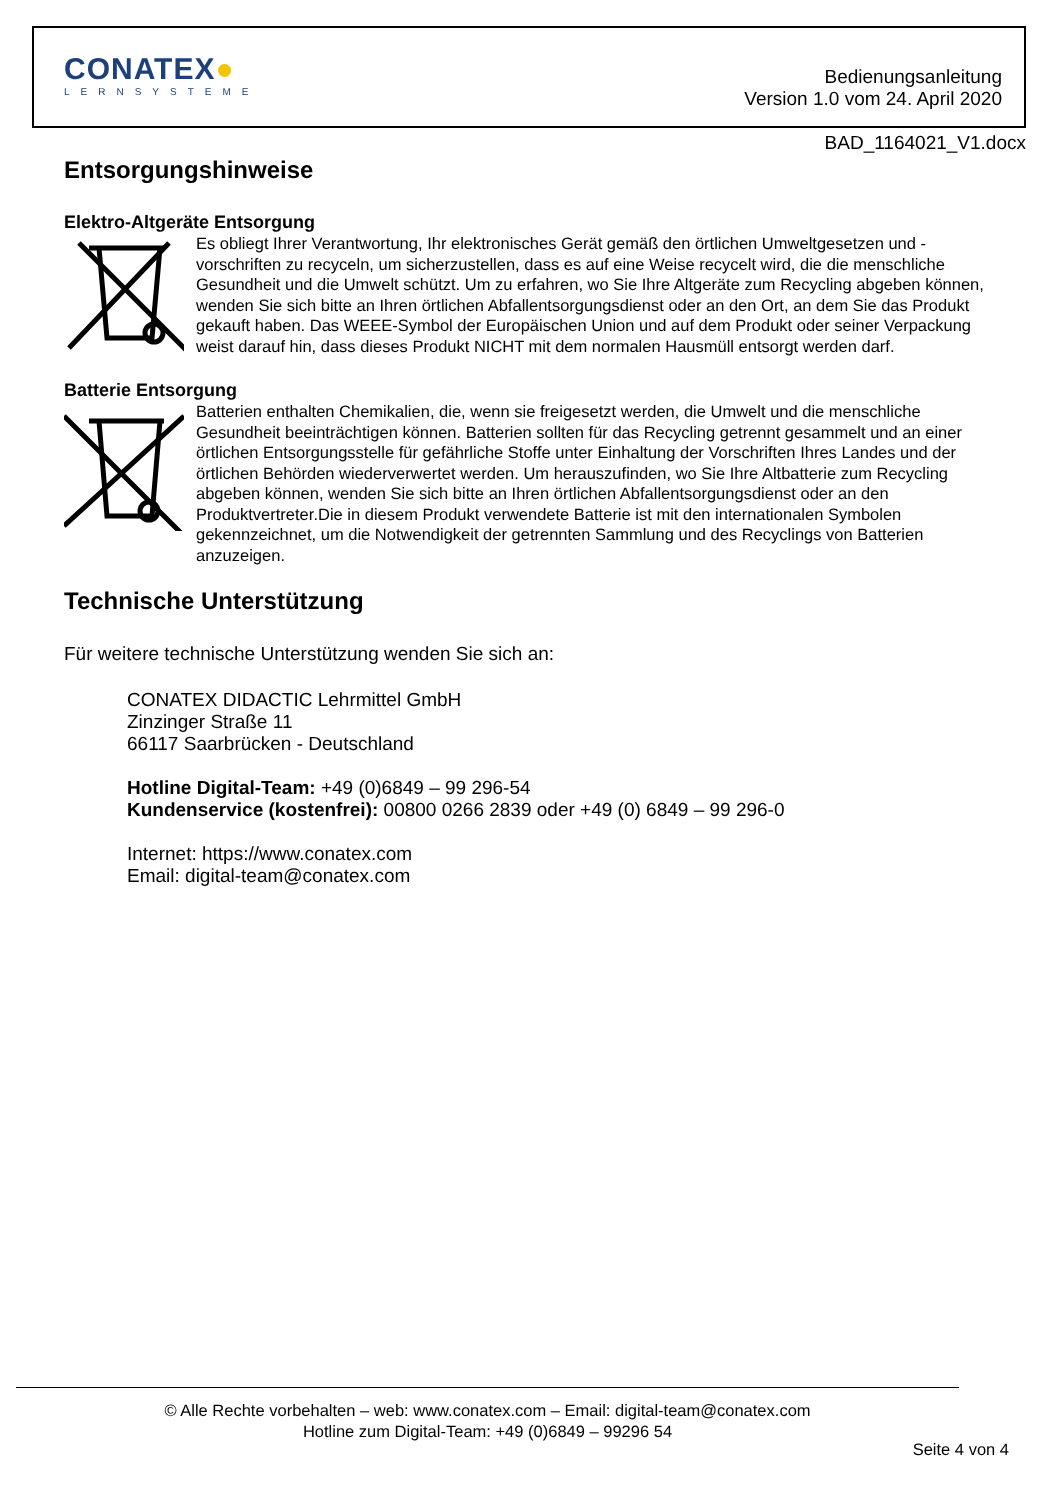CONATEX●
LERNSYSTEME
Bedienungsanleitung
Version 1.0 vom 24. April 2020
BAD_1164021_V1.docx
Entsorgungshinweise
Elektro-Altgeräte Entsorgung
Es obliegt Ihrer Verantwortung, Ihr elektronisches Gerät gemäß den örtlichen Umweltgesetzen und -vorschriften zu recyceln, um sicherzustellen, dass es auf eine Weise recycelt wird, die die menschliche Gesundheit und die Umwelt schützt. Um zu erfahren, wo Sie Ihre Altgeräte zum Recycling abgeben können, wenden Sie sich bitte an Ihren örtlichen Abfallentsorgungsdienst oder an den Ort, an dem Sie das Produkt gekauft haben. Das WEEE-Symbol der Europäischen Union und auf dem Produkt oder seiner Verpackung weist darauf hin, dass dieses Produkt NICHT mit dem normalen Hausmüll entsorgt werden darf.
Batterie Entsorgung
Batterien enthalten Chemikalien, die, wenn sie freigesetzt werden, die Umwelt und die menschliche Gesundheit beeinträchtigen können. Batterien sollten für das Recycling getrennt gesammelt und an einer örtlichen Entsorgungsstelle für gefährliche Stoffe unter Einhaltung der Vorschriften Ihres Landes und der örtlichen Behörden wiederverwertet werden. Um herauszufinden, wo Sie Ihre Altbatterie zum Recycling abgeben können, wenden Sie sich bitte an Ihren örtlichen Abfallentsorgungsdienst oder an den Produktvertreter.Die in diesem Produkt verwendete Batterie ist mit den internationalen Symbolen gekennzeichnet, um die Notwendigkeit der getrennten Sammlung und des Recyclings von Batterien anzuzeigen.
Technische Unterstützung
Für weitere technische Unterstützung wenden Sie sich an:
CONATEX DIDACTIC Lehrmittel GmbH
Zinzinger Straße 11
66117 Saarbrücken - Deutschland
Hotline Digital-Team: +49 (0)6849 – 99 296-54
Kundenservice (kostenfrei): 00800 0266 2839 oder +49 (0) 6849 – 99 296-0
Internet: https://www.conatex.com
Email: digital-team@conatex.com
© Alle Rechte vorbehalten – web: www.conatex.com – Email: digital-team@conatex.com
Hotline zum Digital-Team: +49 (0)6849 – 99296 54
Seite 4 von 4